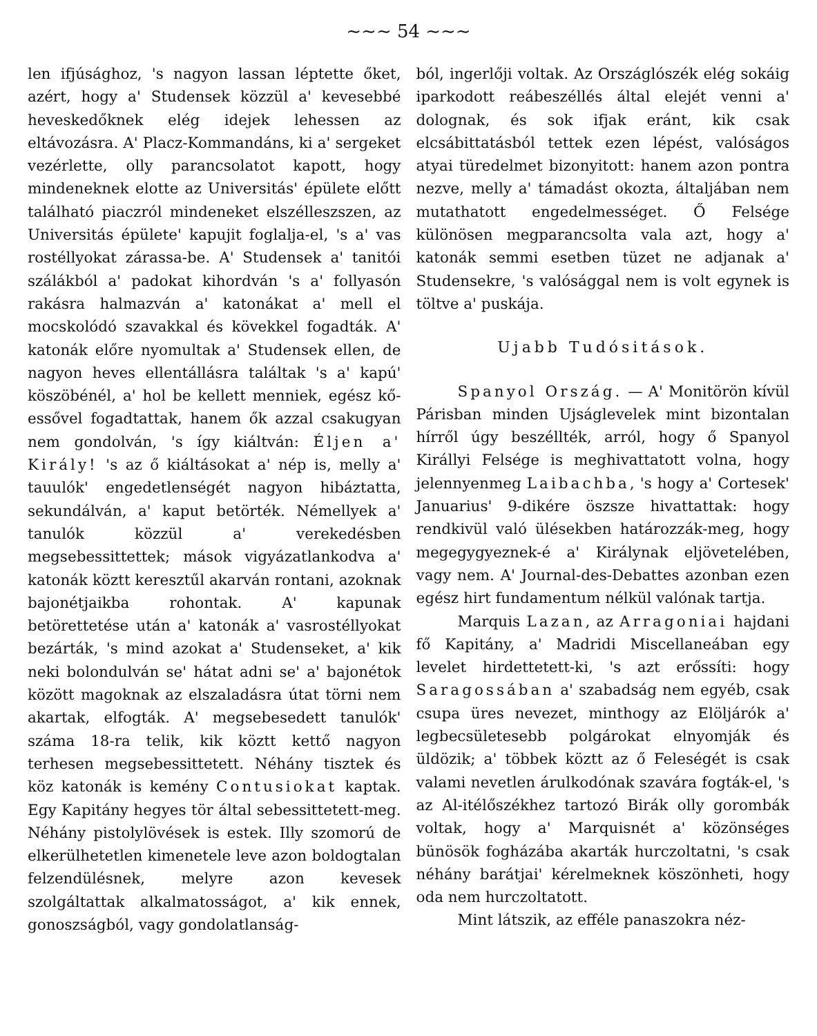~~~ 54 ~~~
len ifjúsághoz, 's nagyon lassan léptette őket, azért, hogy a' Studensek közzül a' kevesebbé heveskedőknek elég idejek lehessen az eltávozásra. A' Placz-Kommandáns, ki a' sergeket vezérlette, olly parancsolatot kapott, hogy mindeneknek elotte az Universitás' épülete előtt található piaczról mindeneket elszélleszszen, az Universitás épülete' kapujit foglalja-el, 's a' vas rostéllyokat zárassa-be. A' Studensek a' tanitói szálákból a' padokat kihordván 's a' follyasón rakásra halmazván a' katonákat a' mell el mocskolódó szavakkal és kövekkel fogadták. A' katonák előre nyomultak a' Studensek ellen, de nagyon heves ellentállásra találtak 's a' kapú' köszöbénél, a' hol be kellett menniek, egész kő-essővel fogadtattak, hanem ők azzal csakugyan nem gondolván, 's így kiáltván: Éljen a' Király! 's az ő kiáltásokat a' nép is, melly a' tauulók' engedetlenségét nagyon hibáztatta, sekundálván, a' kaput betörték. Némellyek a' tanulók közzül a' verekedésben megsebessittettek; mások vigyázatlankodva a' katonák köztt keresztűl akarván rontani, azoknak bajonétjaikba rohontak. A' kapunak betörettetése után a' katonák a' vasrostéllyokat bezárták, 's mind azokat a' Studenseket, a' kik neki bolondulván se' hátat adni se' a' bajonétok között magoknak az elszaladásra útat törni nem akartak, elfogták. A' megsebesedett tanulók' száma 18-ra telik, kik köztt kettő nagyon terhesen megsebessittetett. Néhány tisztek és köz katonák is kemény Contusiokat kaptak. Egy Kapitány hegyes tör által sebessittetett-meg. Néhány pistolylövések is estek. Illy szomorú de elkerülhetetlen kimenetele leve azon boldogtalan felzendülésnek, melyre azon kevesek szolgáltattak alkalmatosságot, a' kik ennek, gonoszságból, vagy gondolatlanság-
ból, ingerlőji voltak. Az Országlószék elég sokáig iparkodott reábeszéllés által elejét venni a' dolognak, és sok ifjak eránt, kik csak elcsábittatásból tettek ezen lépést, valóságos atyai türedelmet bizonyitott: hanem azon pontra nezve, melly a' támadást okozta, általjában nem mutathatott engedelmességet. Ő Felsége különösen megparancsolta vala azt, hogy a' katonák semmi esetben tüzet ne adjanak a' Studensekre, 's valósággal nem is volt egynek is töltve a' puskája.
Ujabb Tudósitások.
Spanyol Ország. — A' Monitörön kívül Párisban minden Ujságlevelek mint bizontalan hírről úgy beszéllték, arról, hogy ő Spanyol Királlyi Felsége is meghivattatott volna, hogy jelennyenmeg Laibachba, 's hogy a' Cortesek' Januarius' 9-dikére öszsze hivattattak: hogy rendkivül való ülésekben határozzák-meg, hogy megegygyeznek-é a' Királynak eljövetelében, vagy nem. A' Journal-des-Debattes azonban ezen egész hirt fundamentum nélkül valónak tartja.
Marquis Lazan, az Arragoniai hajdani fő Kapitány, a' Madridi Miscellaneában egy levelet hirdettetett-ki, 's azt erőssíti: hogy Saragossában a' szabadság nem egyéb, csak csupa üres nevezet, minthogy az Elöljárók a' legbecsületesebb polgárokat elnyomják és üldözik; a' többek köztt az ő Feleségét is csak valami nevetlen árulkodónak szavára fogták-el, 's az Al-itélőszékhez tartozó Birák olly gorombák voltak, hogy a' Marquisnét a' közönséges bünösök fogházába akarták hurczoltatni, 's csak néhány barátjai' kérelmeknek köszönheti, hogy oda nem hurczoltatott.
Mint látszik, az efféle panaszokra néz-